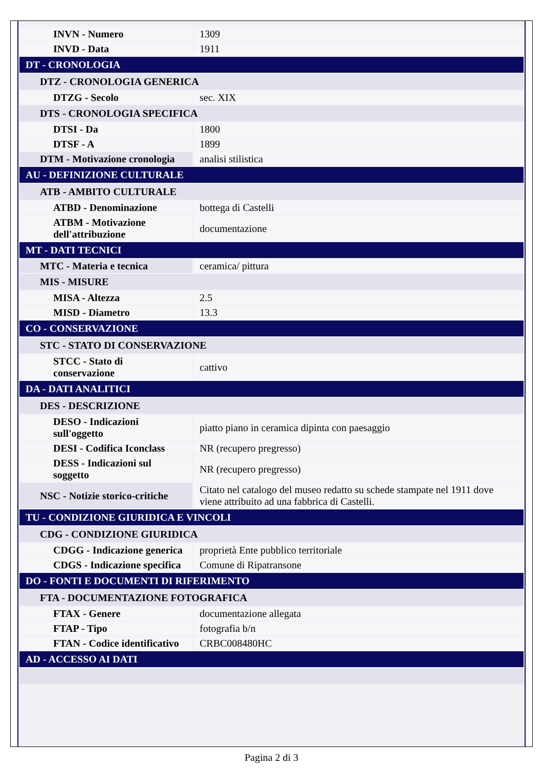| INVN - Numero | 1309 |
| INVD - Data | 1911 |
| DT - CRONOLOGIA | |
| DTZ - CRONOLOGIA GENERICA | |
| DTZG - Secolo | sec. XIX |
| DTS - CRONOLOGIA SPECIFICA | |
| DTSI - Da | 1800 |
| DTSF - A | 1899 |
| DTM - Motivazione cronologia | analisi stilistica |
| AU - DEFINIZIONE CULTURALE | |
| ATB - AMBITO CULTURALE | |
| ATBD - Denominazione | bottega di Castelli |
| ATBM - Motivazione dell'attribuzione | documentazione |
| MT - DATI TECNICI | |
| MTC - Materia e tecnica | ceramica/ pittura |
| MIS - MISURE | |
| MISA - Altezza | 2.5 |
| MISD - Diametro | 13.3 |
| CO - CONSERVAZIONE | |
| STC - STATO DI CONSERVAZIONE | |
| STCC - Stato di conservazione | cattivo |
| DA - DATI ANALITICI | |
| DES - DESCRIZIONE | |
| DESO - Indicazioni sull'oggetto | piatto piano in ceramica dipinta con paesaggio |
| DESI - Codifica Iconclass | NR (recupero pregresso) |
| DESS - Indicazioni sul soggetto | NR (recupero pregresso) |
| NSC - Notizie storico-critiche | Citato nel catalogo del museo redatto su schede stampate nel 1911 dove viene attribuito ad una fabbrica di Castelli. |
| TU - CONDIZIONE GIURIDICA E VINCOLI | |
| CDG - CONDIZIONE GIURIDICA | |
| CDGG - Indicazione generica | proprietà Ente pubblico territoriale |
| CDGS - Indicazione specifica | Comune di Ripatransone |
| DO - FONTI E DOCUMENTI DI RIFERIMENTO | |
| FTA - DOCUMENTAZIONE FOTOGRAFICA | |
| FTAX - Genere | documentazione allegata |
| FTAP - Tipo | fotografia b/n |
| FTAN - Codice identificativo | CRBC008480HC |
| AD - ACCESSO AI DATI | |
Pagina 2 di 3